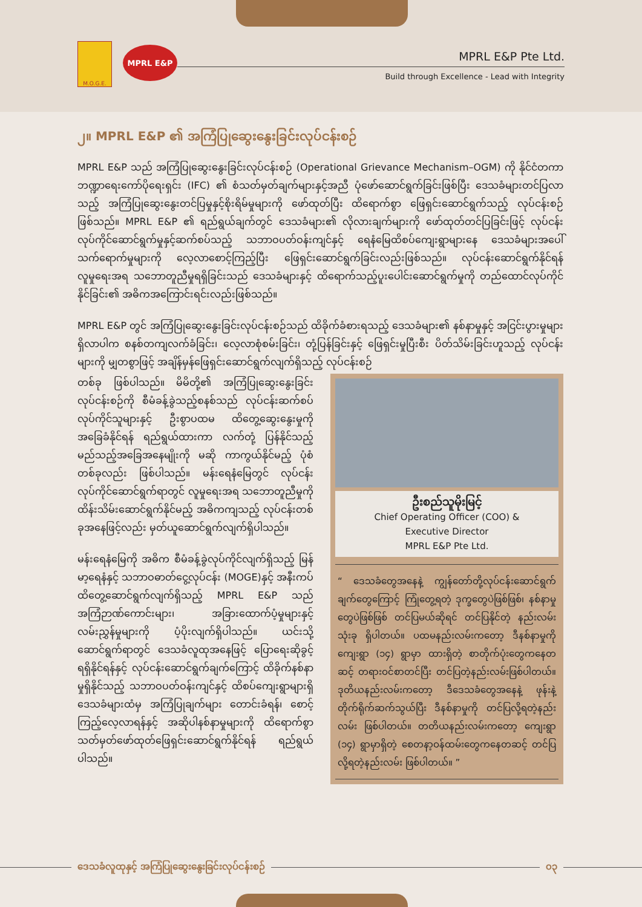M.O.G.E.
MPRL E&P
MPRL E&P Pte Ltd.
Build through Excellence - Lead with Integrity
၂။ MPRL E&P ၏ အကြံပြုဆွေးနွေးခြင်းလုပ်ငန်းစဉ်
MPRL E&P သည် အကြံပြုဆွေးနွေးခြင်းလုပ်ငန်းစဉ် (Operational Grievance Mechanism–OGM) ကို နိုင်ငံတကာ ဘဏ္ဍာရေးကော်ပိုရေးရှင်း (IFC) ၏ စံသတ်မှတ်ချက်များနှင့်အညီ ပုံဖော်ဆောင်ရွက်ခြင်းဖြစ်ပြီး ဒေသခံများတင်ပြလာသည့် အကြံပြုဆွေးနွေးတင်ပြမှုနှင့်စိုးရိမ်မှုများကို ဖော်ထုတ်ပြီး ထိရောက်စွာ ဖြေရှင်းဆောင်ရွက်သည့် လုပ်ငန်းစဉ်ဖြစ်သည်။ MPRL E&P ၏ ရည်ရွယ်ချက်တွင် ဒေသခံများ၏ လိုလားချက်များကို ဖော်ထုတ်တင်ပြခြင်းဖြင့် လုပ်ငန်းလုပ်ကိုင်ဆောင်ရွက်မှုနှင့်ဆက်စပ်သည့် သဘာဝပတ်ဝန်းကျင်နှင့် ရေနံမြေထိစပ်ကျေးရွာများနေ ဒေသခံများအပေါ် သက်ရောက်မှုများကို လေ့လာစောင့်ကြည့်ပြီး ဖြေရှင်းဆောင်ရွက်ခြင်းလည်းဖြစ်သည်။ လုပ်ငန်းဆောင်ရွက်နိုင်ရန် လူမှုရေးအရ သဘောတူညီမှုရရှိခြင်းသည် ဒေသခံများနှင့် ထိရောက်သည့်ပူးပေါင်းဆောင်ရွက်မှုကို တည်ထောင်လုပ်ကိုင်နိုင်ခြင်း၏ အဓိကအကြောင်းရင်းလည်းဖြစ်သည်။
MPRL E&P တွင် အကြံပြုဆွေးနွေးခြင်းလုပ်ငန်းစဉ်သည် ထိခိုက်ခံစားရသည့် ဒေသခံများ၏ နစ်နာမှုနှင့် အငြင်းပွားမှုများရှိလာပါက စနစ်တကျလက်ခံခြင်း၊ လေ့လာစုံစမ်းခြင်း၊ တုံ့ပြန်ခြင်းနှင့် ဖြေရှင်းမှုပြီးစီး ပိတ်သိမ်းခြင်းဟူသည့် လုပ်ငန်းများကို မျှတစွာဖြင့် အချိန်မှန်ဖြေရှင်းဆောင်ရွက်လျက်ရှိသည့် လုပ်ငန်းစဉ်
တစ်ခု ဖြစ်ပါသည်။ မိမိတို့၏ အကြံပြုဆွေးနွေးခြင်းလုပ်ငန်းစဉ်ကို စီမံခန့်ခွဲသည့်စနစ်သည် လုပ်ငန်းဆက်စပ်လုပ်ကိုင်သူများနှင့် ဦးစွာပထမ ထိတွေ့ဆွေးနွေးမှုကို အခြေခံနိုင်ရန် ရည်ရွယ်ထားကာ လက်တုံ့ ပြန်နိုင်သည့် မည်သည့်အခြေအနေမျိုးကို မဆို ကာကွယ်နိုင်မည့် ပုံစံတစ်ခုလည်း ဖြစ်ပါသည်။ မန်းရေနံမြေတွင် လုပ်ငန်းလုပ်ကိုင်ဆောင်ရွက်ရာတွင် လူမှုရေးအရ သဘောတူညီမှုကို ထိန်းသိမ်းဆောင်ရွက်နိုင်မည့် အဓိကကျသည့် လုပ်ငန်းတစ်ခုအနေဖြင့်လည်း မှတ်ယူဆောင်ရွက်လျက်ရှိပါသည်။
မန်းရေနံမြေကို အဓိက စီမံခန့်ခွဲလုပ်ကိုင်လျက်ရှိသည့် မြန်မာ့ရေနံနှင့် သဘာဝဓာတ်ငွေ့လုပ်ငန်း (MOGE)နှင့် အနီးကပ်ထိတွေ့ဆောင်ရွက်လျက်ရှိသည့် MPRL E&P သည် အကြံဉာဏ်ကောင်းများ၊ အခြားထောက်ပံ့မှုများနှင့် လမ်းညွှန်မှုများကို ပံ့ပိုးလျက်ရှိပါသည်။ ယင်းသို့ဆောင်ရွက်ရာတွင် ဒေသခံလူထုအနေဖြင့် ပြောရေးဆိုခွင့်ရရှိနိုင်ရန်နှင့် လုပ်ငန်းဆောင်ရွက်ချက်ကြောင့် ထိခိုက်နစ်နာမှုရှိနိုင်သည့် သဘာဝပတ်ဝန်းကျင်နှင့် ထိစပ်ကျေးရွာများရှိ ဒေသခံများထံမှ အကြံပြုချက်များ တောင်းခံရန်၊ စောင့်ကြည့်လေ့လာရန်နှင့် အဆိုပါနစ်နာမှုများကို ထိရောက်စွာ သတ်မှတ်ဖော်ထုတ်ဖြေရှင်းဆောင်ရွက်နိုင်ရန် ရည်ရွယ်ပါသည်။
ဦးစည်သူမိုးမြင့်
Chief Operating Officer (COO) &
Executive Director
MPRL E&P Pte Ltd.
“ ဒေသခံတွေအနေနဲ့ ကျွန်တော်တို့လုပ်ငန်းဆောင်ရွက်ချက်တွေကြောင့် ကြုံတွေ့ရတဲ့ ဒုက္ခတွေပဲဖြစ်ဖြစ်၊ နစ်နာမှုတွေပဲဖြစ်ဖြစ် တင်ပြမယ်ဆိုရင် တင်ပြနိုင်တဲ့ နည်းလမ်းသုံးခု ရှိပါတယ်။ ပထမနည်းလမ်းကတော့ ဒီနစ်နာမှုကို ကျေးရွာ (၁၄) ရွာမှာ ထားရှိတဲ့ စာတိုက်ပုံးတွေကနေတဆင့် တရားဝင်စာတင်ပြီး တင်ပြတဲ့နည်းလမ်းဖြစ်ပါတယ်။ ဒုတိယနည်းလမ်းကတော့ ဒီဒေသခံတွေအနေနဲ့ ဖုန်းနဲ့တိုက်ရိုက်ဆက်သွယ်ပြီး ဒီနစ်နာမှုကို တင်ပြလို့ရတဲ့နည်းလမ်း ဖြစ်ပါတယ်။ တတိယနည်းလမ်းကတော့ ကျေးရွာ (၁၄) ရွာမှာရှိတဲ့ စေတနာ့ဝန်ထမ်းတွေကနေတဆင့် တင်ပြလို့ရတဲ့နည်းလမ်း ဖြစ်ပါတယ်။ ”
ဒေသခံလူထုနှင့် အကြံပြုဆွေးနွေးခြင်းလုပ်ငန်းစဉ်
၀၃